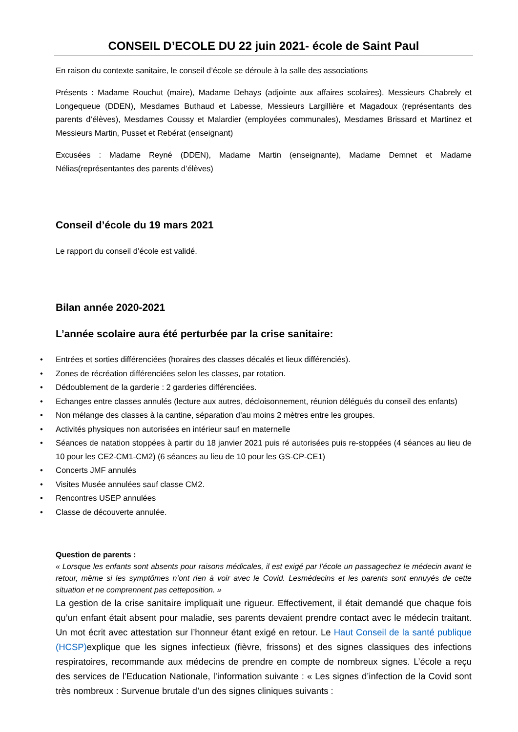CONSEIL D’ECOLE DU 22 juin 2021- école de Saint Paul
En raison du contexte sanitaire, le conseil d’école se déroule à la salle des associations
Présents : Madame Rouchut (maire), Madame Dehays (adjointe aux affaires scolaires), Messieurs Chabrely et Longequeue (DDEN), Mesdames Buthaud et Labesse, Messieurs Largillière et Magadoux (représentants des parents d’élèves), Mesdames Coussy et Malardier (employées communales), Mesdames Brissard et Martinez et Messieurs Martin, Pusset et Rebérat (enseignant)
Excusées : Madame Reyné (DDEN), Madame Martin (enseignante), Madame Demnet et Madame Nélias(représentantes des parents d’élèves)
Conseil d’école du 19 mars 2021
Le rapport du conseil d’école est validé.
Bilan année 2020-2021
L’année scolaire aura été perturbée par la crise sanitaire:
• Entrées et sorties différenciées (horaires des classes décalés et lieux différenciés).
• Zones de récréation différenciées selon les classes, par rotation.
• Dédoublement de la garderie : 2 garderies différenciées.
• Echanges entre classes annulés (lecture aux autres, décloisonnement, réunion délégués du conseil des enfants)
• Non mélange des classes à la cantine, séparation d’au moins 2 mètres entre les groupes.
• Activités physiques non autorisées en intérieur sauf en maternelle
• Séances de natation stoppées à partir du 18 janvier 2021 puis ré autorisées puis re-stoppées (4 séances au lieu de 10 pour les CE2-CM1-CM2) (6 séances au lieu de 10 pour les GS-CP-CE1)
• Concerts JMF annulés
• Visites Musée annulées sauf classe CM2.
• Rencontres USEP annulées
• Classe de découverte annulée.
Question de parents :
« Lorsque les enfants sont absents pour raisons médicales, il est exigé par l’école un passagechez le médecin avant le retour, même si les symptômes n’ont rien à voir avec le Covid. Lesmédecins et les parents sont ennuyés de cette situation et ne comprennent pas cetteposition. »
La gestion de la crise sanitaire impliquait une rigueur. Effectivement, il était demandé que chaque fois qu’un enfant était absent pour maladie, ses parents devaient prendre contact avec le médecin traitant. Un mot écrit avec attestation sur l’honneur étant exigé en retour. Le Haut Conseil de la santé publique (HCSP) explique que les signes infectieux (fièvre, frissons) et des signes classiques des infections respiratoires, recommande aux médecins de prendre en compte de nombreux signes. L’école a reçu des services de l’Education Nationale, l’information suivante : « Les signes d’infection de la Covid sont très nombreux : Survenue brutale d’un des signes cliniques suivants :